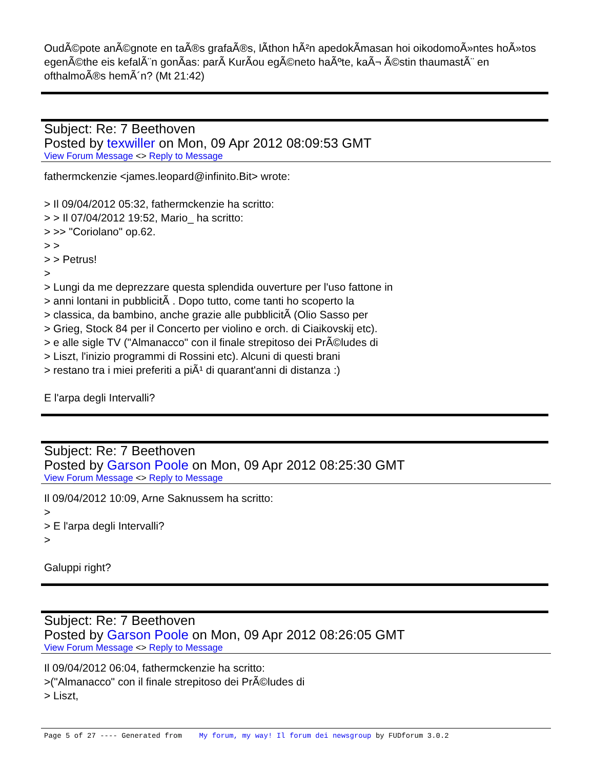OudÃ©pote anÃ©gnote en taÃ®s grafaÃ®s, lÃ­thon hÃ²n apedokÃ­masan hoi oikodomoÃ»ntes hoÃ»tos egenÃ©the eis kefalÃ¨n gonÃ­as: parÃ KurÃ­ou egÃ©neto haÃºte, kaÃ¬ Ã©stin thaumastÃ¨ en ofthalmoÃ®s hemÃ´n? (Mt 21:42)
Subject: Re: 7 Beethoven
Posted by texwiller on Mon, 09 Apr 2012 08:09:53 GMT
View Forum Message <> Reply to Message
fathermckenzie <james.leopard@infinito.Bit> wrote:
> Il 09/04/2012 05:32, fathermckenzie ha scritto:
> > Il 07/04/2012 19:52, Mario_ ha scritto:
> >> "Coriolano" op.62.
> >
> > Petrus!
>
> Lungi da me deprezzare questa splendida ouverture per l'uso fattone in
> anni lontani in pubblicitÃ . Dopo tutto, come tanti ho scoperto la
> classica, da bambino, anche grazie alle pubblicitÃ (Olio Sasso per
> Grieg, Stock 84 per il Concerto per violino e orch. di Ciaikovskij etc).
> e alle sigle TV ("Almanacco" con il finale strepitoso dei PrÃ©ludes di
> Liszt, l'inizio programmi di Rossini etc). Alcuni di questi brani
> restano tra i miei preferiti a piÃ¹ di quarant'anni di distanza :)
E l'arpa degli Intervalli?
Subject: Re: 7 Beethoven
Posted by Garson Poole on Mon, 09 Apr 2012 08:25:30 GMT
View Forum Message <> Reply to Message
Il 09/04/2012 10:09, Arne Saknussem ha scritto:
>
> E l'arpa degli Intervalli?
>
Galuppi right?
Subject: Re: 7 Beethoven
Posted by Garson Poole on Mon, 09 Apr 2012 08:26:05 GMT
View Forum Message <> Reply to Message
Il 09/04/2012 06:04, fathermckenzie ha scritto:
>("Almanacco" con il finale strepitoso dei PrÃ©ludes di
> Liszt,
Page 5 of 27 ---- Generated from My forum, my way! Il forum dei newsgroup by FUDforum 3.0.2